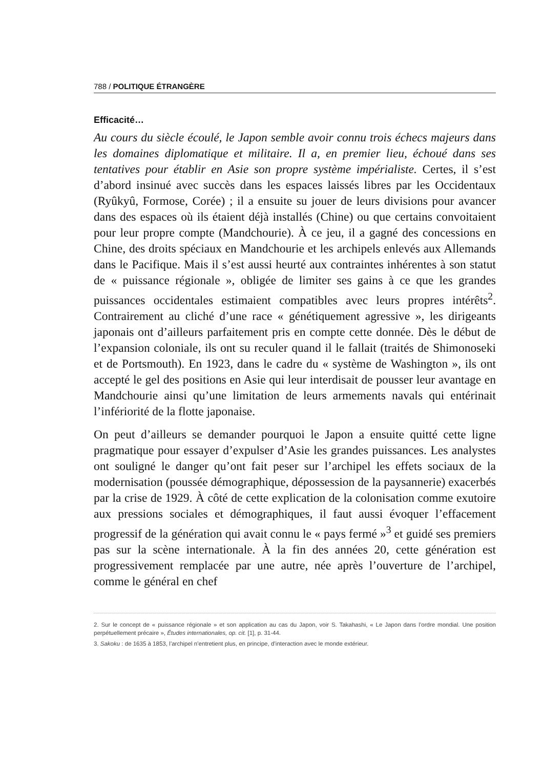788 / POLITIQUE ÉTRANGÈRE
Efficacité…
Au cours du siècle écoulé, le Japon semble avoir connu trois échecs majeurs dans les domaines diplomatique et militaire. Il a, en premier lieu, échoué dans ses tentatives pour établir en Asie son propre système impérialiste. Certes, il s’est d’abord insinué avec succès dans les espaces laissés libres par les Occidentaux (Ryûkyû, Formose, Corée) ; il a ensuite su jouer de leurs divisions pour avancer dans des espaces où ils étaient déjà installés (Chine) ou que certains convoitaient pour leur propre compte (Mandchourie). À ce jeu, il a gagné des concessions en Chine, des droits spéciaux en Mandchourie et les archipels enlevés aux Allemands dans le Pacifique. Mais il s’est aussi heurté aux contraintes inhérentes à son statut de « puissance régionale », obligée de limiter ses gains à ce que les grandes puissances occidentales estimaient compatibles avec leurs propres intérêts<sup>2</sup>. Contrairement au cliché d’une race « génétiquement agressive », les dirigeants japonais ont d’ailleurs parfaitement pris en compte cette donnée. Dès le début de l’expansion coloniale, ils ont su reculer quand il le fallait (traités de Shimonoseki et de Portsmouth). En 1923, dans le cadre du « système de Washington », ils ont accepté le gel des positions en Asie qui leur interdisait de pousser leur avantage en Mandchourie ainsi qu’une limitation de leurs armements navals qui entérinait l’infériorité de la flotte japonaise.
On peut d’ailleurs se demander pourquoi le Japon a ensuite quitté cette ligne pragmatique pour essayer d’expulser d’Asie les grandes puissances. Les analystes ont souligné le danger qu’ont fait peser sur l’archipel les effets sociaux de la modernisation (poussée démographique, dépossession de la paysannerie) exacerbés par la crise de 1929. À côté de cette explication de la colonisation comme exutoire aux pressions sociales et démographiques, il faut aussi évoquer l’effacement progressif de la génération qui avait connu le « pays fermé »<sup>3</sup> et guidé ses premiers pas sur la scène internationale. À la fin des années 20, cette génération est progressivement remplacée par une autre, née après l’ouverture de l’archipel, comme le général en chef
2. Sur le concept de « puissance régionale » et son application au cas du Japon, voir S. Takahashi, « Le Japon dans l’ordre mondial. Une position perpétuellement précaire », Études internationales, op. cit. [1], p. 31-44.
3. Sakoku : de 1635 à 1853, l’archipel n’entretient plus, en principe, d’interaction avec le monde extérieur.